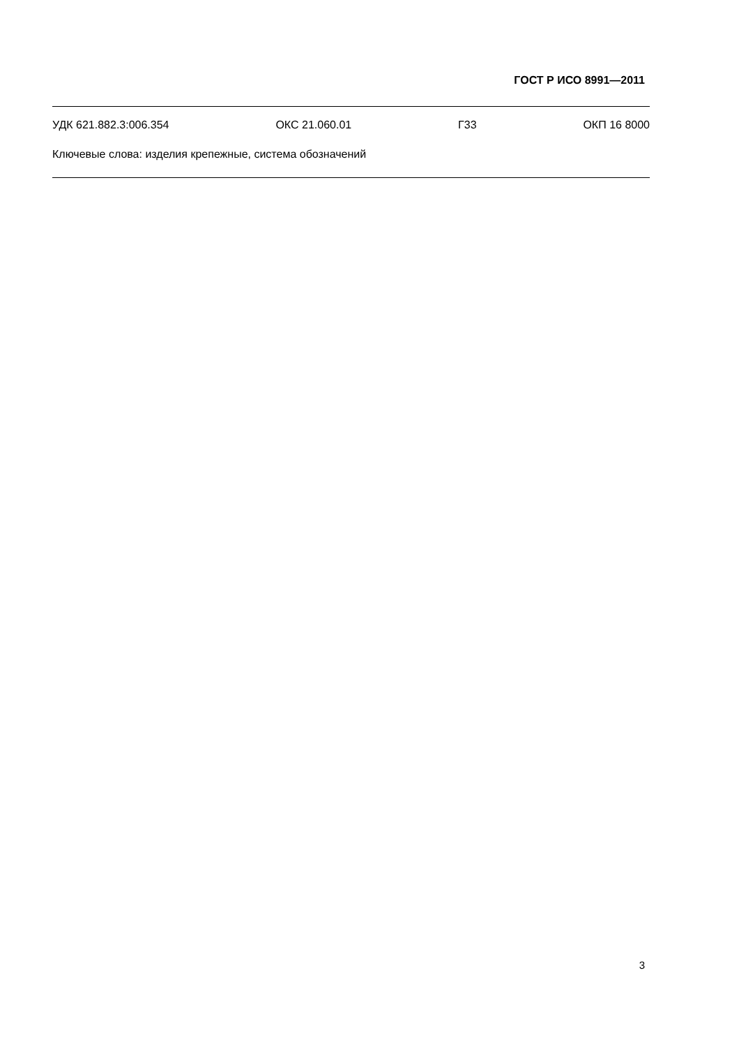ГОСТ Р ИСО 8991—2011
УДК 621.882.3:006.354 ОКС 21.060.01 Г33 ОКП 16 8000
Ключевые слова: изделия крепежные, система обозначений
3